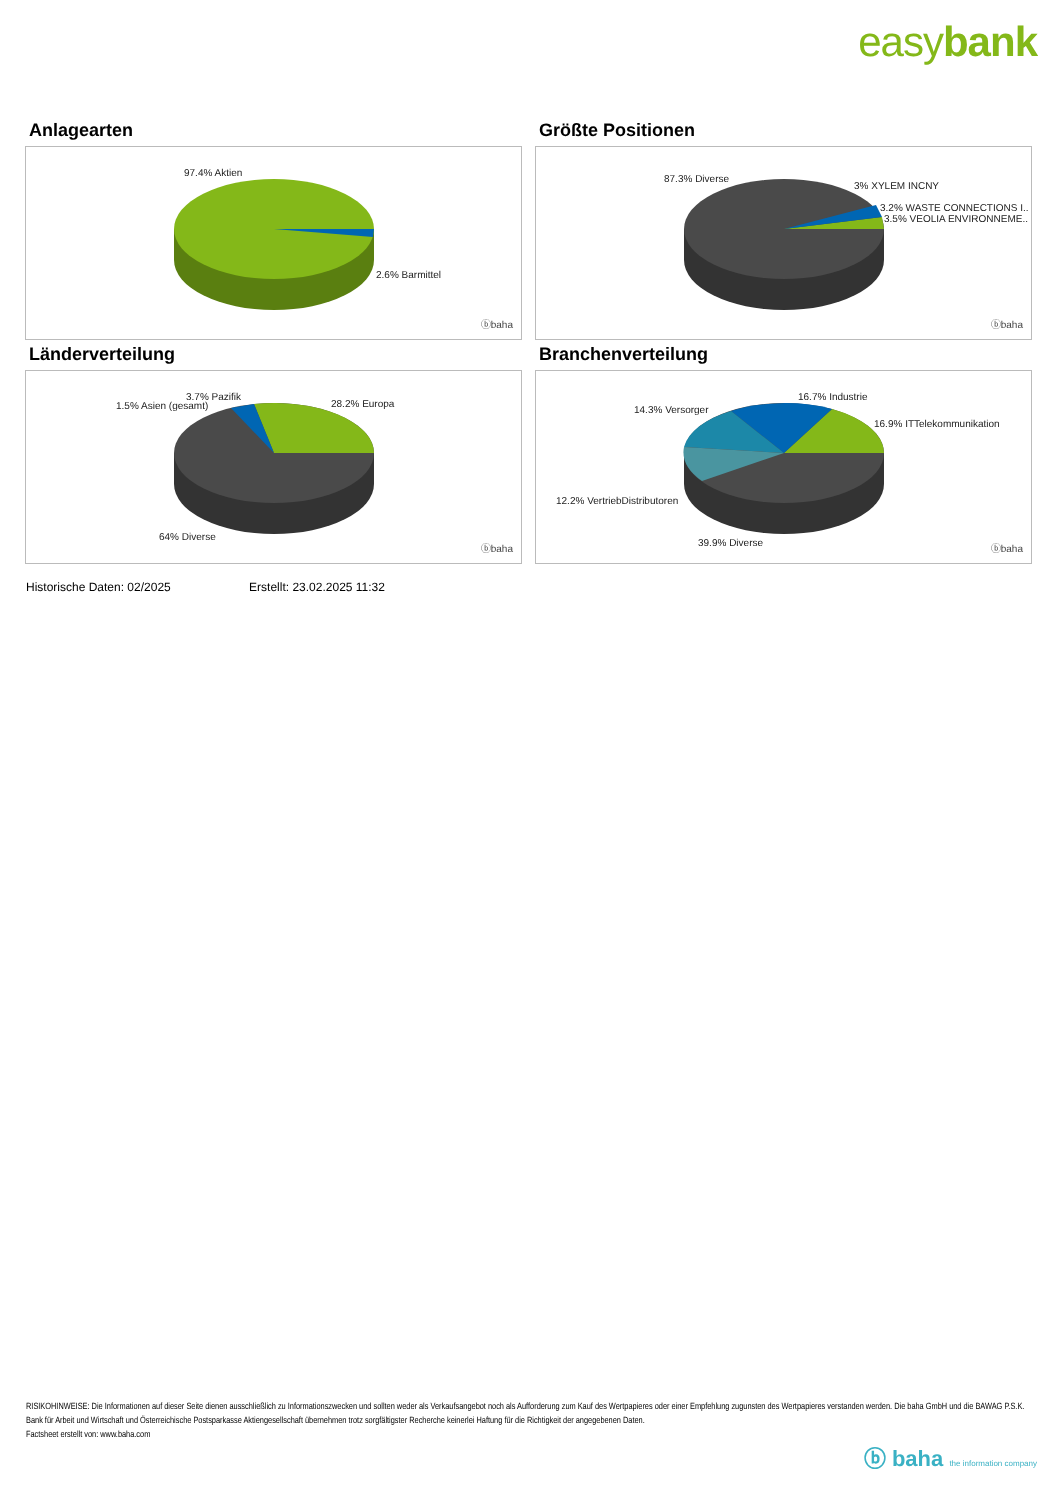easybank
Anlagearten
97.4% Aktien
2.6% Barmittel
ⓑbaha
Größte Positionen
87.3% Diverse
3% XYLEM INCNY
3.2% WASTE CONNECTIONS I..
3.5% VEOLIA ENVIRONNEME..
ⓑbaha
Länderverteilung
3.7% Pazifik
1.5% Asien (gesamt) 28.2% Europa
64% Diverse
ⓑbaha
Branchenverteilung
16.7% Industrie
14.3% Versorger
16.9% ITTelekommunikation
12.2% VertriebDistributoren
39.9% Diverse
ⓑbaha
Historische Daten: 02/2025 Erstellt: 23.02.2025 11:32
RISIKOHINWEISE: Die Informationen auf dieser Seite dienen ausschließlich zu Informationszwecken und sollten weder als Verkaufsangebot noch als Aufforderung zum Kauf des Wertpapieres oder einer Empfehlung zugunsten des Wertpapieres verstanden werden. Die baha GmbH und die BAWAG P.S.K. Bank für Arbeit und Wirtschaft und Österreichische Postsparkasse Aktiengesellschaft übernehmen trotz sorgfältigster Recherche keinerlei Haftung für die Richtigkeit der angegebenen Daten.
Factsheet erstellt von: www.baha.com
ⓑ baha the information company